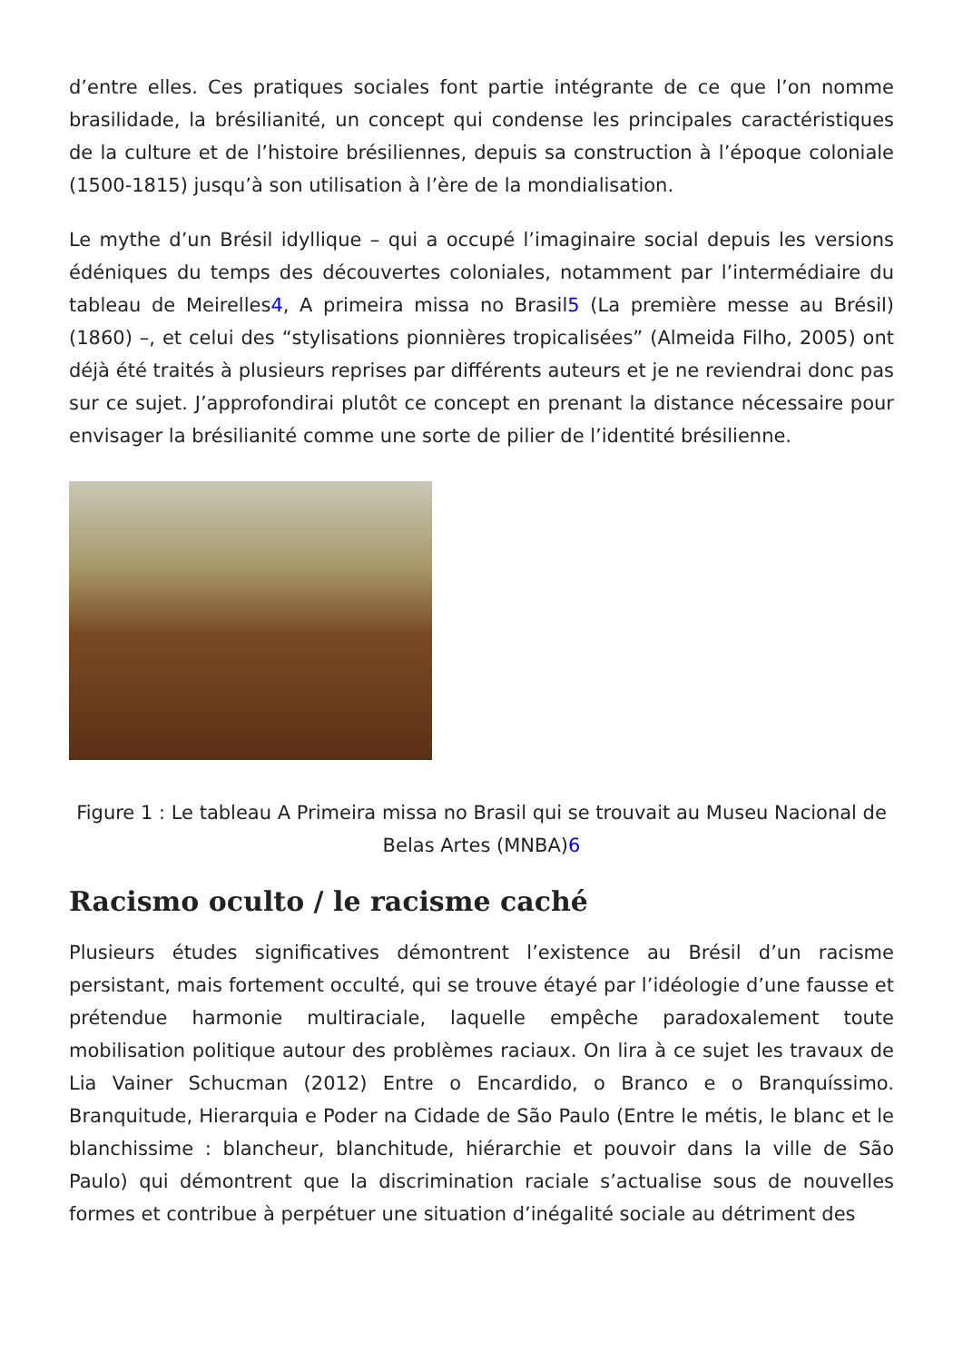d’entre elles. Ces pratiques sociales font partie intégrante de ce que l’on nomme brasilidade, la brésilianité, un concept qui condense les principales caractéristiques de la culture et de l’histoire brésiliennes, depuis sa construction à l’époque coloniale (1500-1815) jusqu’à son utilisation à l’ère de la mondialisation.
Le mythe d’un Brésil idyllique – qui a occupé l’imaginaire social depuis les versions édéniques du temps des découvertes coloniales, notamment par l’intermédiaire du tableau de Meirelles4, A primeira missa no Brasil5 (La première messe au Brésil) (1860) –, et celui des “stylisations pionnières tropicalisées” (Almeida Filho, 2005) ont déjà été traités à plusieurs reprises par différents auteurs et je ne reviendrai donc pas sur ce sujet. J’approfondirai plutôt ce concept en prenant la distance nécessaire pour envisager la brésilianité comme une sorte de pilier de l’identité brésilienne.
Figure 1 : Le tableau A Primeira missa no Brasil qui se trouvait au Museu Nacional de Belas Artes (MNBA)6
Racismo oculto / le racisme caché
Plusieurs études significatives démontrent l’existence au Brésil d’un racisme persistant, mais fortement occulté, qui se trouve étayé par l’idéologie d’une fausse et prétendue harmonie multiraciale, laquelle empêche paradoxalement toute mobilisation politique autour des problèmes raciaux. On lira à ce sujet les travaux de Lia Vainer Schucman (2012) Entre o Encardido, o Branco e o Branquíssimo. Branquitude, Hierarquia e Poder na Cidade de São Paulo (Entre le métis, le blanc et le blanchissime : blancheur, blanchitude, hiérarchie et pouvoir dans la ville de São Paulo) qui démontrent que la discrimination raciale s’actualise sous de nouvelles formes et contribue à perpétuer une situation d’inégalité sociale au détriment des